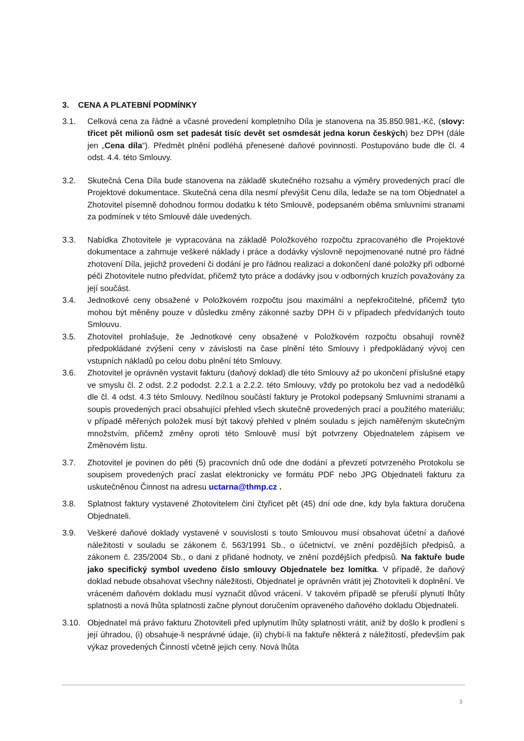3. CENA A PLATEBNÍ PODMÍNKY
3.1. Celková cena za řádné a včasné provedení kompletního Díla je stanovena na 35.850.981,-Kč, (slovy: třicet pět milionů osm set padesát tisíc devět set osmdesát jedna korun českých) bez DPH (dále jen „Cena díla“). Předmět plnění podléhá přenesené daňové povinnosti. Postupováno bude dle čl. 4 odst. 4.4. této Smlouvy.
3.2. Skutečná Cena Díla bude stanovena na základě skutečného rozsahu a výměry provedených prací dle Projektové dokumentace. Skutečná cena díla nesmí převýšit Cenu díla, ledaže se na tom Objednatel a Zhotovitel písemně dohodnou formou dodatku k této Smlouvě, podepsaném oběma smluvními stranami za podmínek v této Smlouvě dále uvedených.
3.3. Nabídka Zhotovitele je vypracována na základě Položkového rozpočtu zpracovaného dle Projektové dokumentace a zahrnuje veškeré náklady i práce a dodávky výslovně nepojmenované nutné pro řádné zhotovení Díla, jejichž provedení či dodání je pro řádnou realizaci a dokončení dané položky při odborné péči Zhotovitele nutno předvídat, přičemž tyto práce a dodávky jsou v odborných kruzích považovány za její součást.
3.4. Jednotkové ceny obsažené v Položkovém rozpočtu jsou maximální a nepřekročitelné, přičemž tyto mohou být měněny pouze v důsledku změny zákonné sazby DPH či v případech předvídaných touto Smlouvu.
3.5. Zhotovitel prohlašuje, že Jednotkové ceny obsažené v Položkovém rozpočtu obsahují rovněž předpokládané zvýšení ceny v závislosti na čase plnění této Smlouvy i předpokládaný vývoj cen vstupních nákladů po celou dobu plnění této Smlouvy.
3.6. Zhotovitel je oprávněn vystavit fakturu (daňový doklad) dle této Smlouvy až po ukončení příslušné etapy ve smyslu čl. 2 odst. 2.2 pododst. 2.2.1 a 2.2.2. této Smlouvy, vždy po protokolu bez vad a nedodělků dle čl. 4 odst. 4.3 této Smlouvy. Nedílnou součástí faktury je Protokol podepsaný Smluvními stranami a soupis provedených prací obsahující přehled všech skutečně provedených prací a použitého materiálu; v případě měřených položek musí být takový přehled v plném souladu s jejich naměřeným skutečným množstvím, přičemž změny oproti této Smlouvě musí být potvrzeny Objednatelem zápisem ve Změnovém listu.
3.7. Zhotovitel je povinen do pěti (5) pracovních dnů ode dne dodání a převzetí potvrzeného Protokolu se soupisem provedených prací zaslat elektronicky ve formátu PDF nebo JPG Objednateli fakturu za uskutečněnou Činnost na adresu uctarna@thmp.cz .
3.8. Splatnost faktury vystavené Zhotovitelem činí čtyřicet pět (45) dní ode dne, kdy byla faktura doručena Objednateli.
3.9. Veškeré daňové doklady vystavené v souvislosti s touto Smlouvou musí obsahovat účetní a daňové náležitosti v souladu se zákonem č. 563/1991 Sb., o účetnictví, ve znění pozdějších předpisů, a zákonem č. 235/2004 Sb., o dani z přidané hodnoty, ve znění pozdějších předpisů. Na faktuře bude jako specifický symbol uvedeno číslo smlouvy Objednatele bez lomítka. V případě, že daňový doklad nebude obsahovat všechny náležitosti, Objednatel je oprávněn vrátit jej Zhotoviteli k doplnění. Ve vráceném daňovém dokladu musí vyznačit důvod vrácení. V takovém případě se přeruší plynutí lhůty splatnosti a nová lhůta splatnosti začne plynout doručením opraveného daňového dokladu Objednateli.
3.10. Objednatel má právo fakturu Zhotoviteli před uplynutím lhůty splatnosti vrátit, aniž by došlo k prodlení s její úhradou, (i) obsahuje-li nesprávné údaje, (ii) chybí-li na faktuře některá z náležitostí, především pak výkaz provedených Činností včetně jejich ceny. Nová lhůta
3